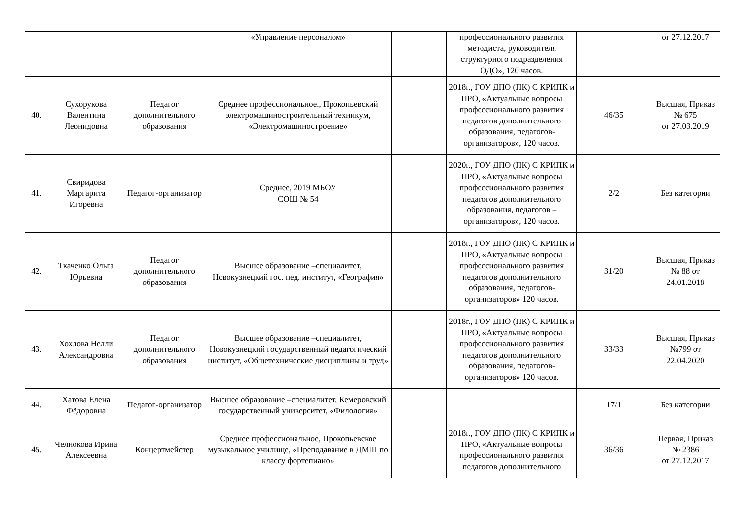| | | | «Управление персоналом» | | профессионального развития методиста, руководителя структурного подразделения ОДО», 120 часов. | | от 27.12.2017 |
| 40. | Сухорукова Валентина Леонидовна | Педагог дополнительного образования | Среднее профессиональное., Прокопьевский электромашиностроительный техникум, «Электромашиностроение» | | 2018г., ГОУ ДПО (ПК) С КРИПК и ПРО, «Актуальные вопросы профессионального развития педагогов дополнительного образования, педагогов-организаторов», 120 часов. | 46/35 | Высшая, Приказ № 675 от 27.03.2019 |
| 41. | Свиридова Маргарита Игоревна | Педагог-организатор | Среднее, 2019 МБОУ СОШ № 54 | | 2020г., ГОУ ДПО (ПК) С КРИПК и ПРО, «Актуальные вопросы профессионального развития педагогов дополнительного образования, педагогов – организаторов», 120 часов. | 2/2 | Без категории |
| 42. | Ткаченко Ольга Юрьевна | Педагог дополнительного образования | Высшее образование –специалитет, Новокузнецкий гос. пед. институт, «География» | | 2018г., ГОУ ДПО (ПК) С КРИПК и ПРО, «Актуальные вопросы профессионального развития педагогов дополнительного образования, педагогов-организаторов» 120 часов. | 31/20 | Высшая, Приказ № 88 от 24.01.2018 |
| 43. | Хохлова Нелли Александровна | Педагог дополнительного образования | Высшее образование –специалитет, Новокузнецкий государственный педагогический институт, «Общетехнические дисциплины и труд» | | 2018г., ГОУ ДПО (ПК) С КРИПК и ПРО, «Актуальные вопросы профессионального развития педагогов дополнительного образования, педагогов-организаторов» 120 часов. | 33/33 | Высшая, Приказ №799 от 22.04.2020 |
| 44. | Хатова Елена Фёдоровна | Педагог-организатор | Высшее образование –специалитет, Кемеровский государственный университет, «Филология» | | | 17/1 | Без категории |
| 45. | Челнокова Ирина Алексеевна | Концертмейстер | Среднее профессиональное, Прокопьевское музыкальное училище, «Преподавание в ДМШ по классу фортепиано» | | 2018г., ГОУ ДПО (ПК) С КРИПК и ПРО, «Актуальные вопросы профессионального развития педагогов дополнительного | 36/36 | Первая, Приказ № 2386 от 27.12.2017 |